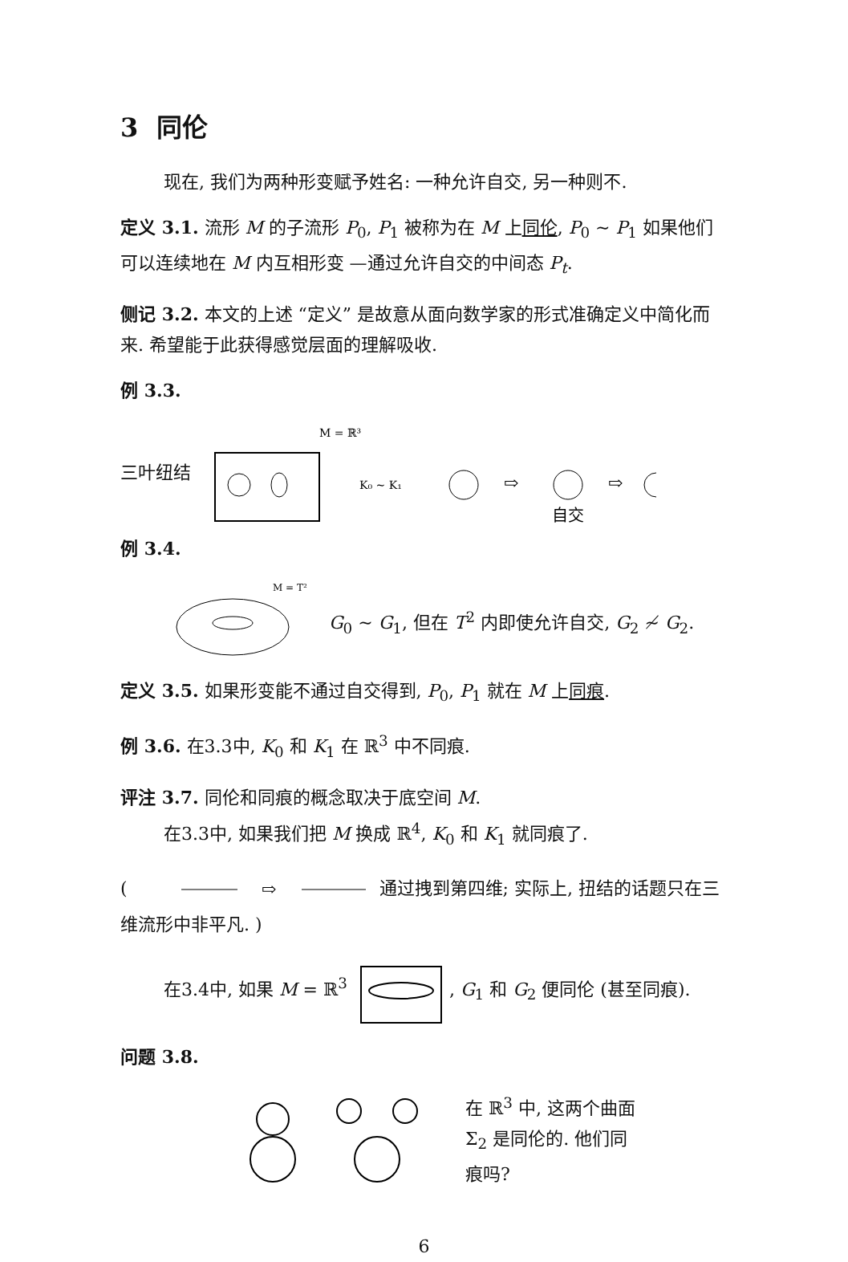3 同伦
现在, 我们为两种形变赋予姓名: 一种允许自交, 另一种则不.
定义 3.1. 流形 M 的子流形 P<sub>0</sub>, P<sub>1</sub> 被称为在 M 上同伦, P<sub>0</sub> ∼ P<sub>1</sub> 如果他们可以连续地在 M 内互相形变 —通过允许自交的中间态 P<sub>t</sub>.
侧记 3.2. 本文的上述 “定义” 是故意从面向数学家的形式准确定义中简化而来. 希望能于此获得感觉层面的理解吸收.
例 3.3.
三叶纽结
M = ℝ³
K₀ ∼ K₁
⇨
⇨
自交
例 3.4.
M = T²
G<sub>0</sub> ∼ G<sub>1</sub>, 但在 T<sup>2</sup> 内即使允许自交, G<sub>2</sub> ≁ G<sub>2</sub>.
定义 3.5. 如果形变能不通过自交得到, P<sub>0</sub>, P<sub>1</sub> 就在 M 上同痕.
例 3.6. 在3.3中, K<sub>0</sub> 和 K<sub>1</sub> 在 ℝ<sup>3</sup> 中不同痕.
评注 3.7. 同伦和同痕的概念取决于底空间 M.
在3.3中, 如果我们把 M 换成 ℝ<sup>4</sup>, K<sub>0</sub> 和 K<sub>1</sub> 就同痕了.
(
⇨
通过拽到第四维; 实际上, 扭结的话题只在三维流形中非平凡. )
在3.4中, 如果 M = ℝ<sup>3</sup> , G<sub>1</sub> 和 G<sub>2</sub> 便同伦 (甚至同痕).
问题 3.8.
在 ℝ<sup>3</sup> 中, 这两个曲面
Σ<sub>2</sub> 是同伦的. 他们同
痕吗?
6